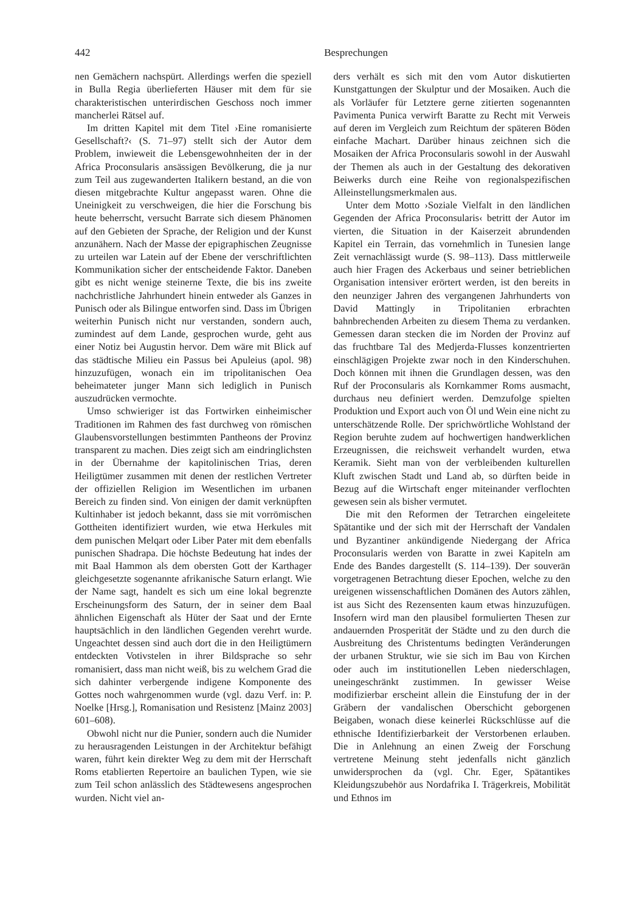442 Besprechungen
nen Gemächern nachspürt. Allerdings werfen die speziell in Bulla Regia überlieferten Häuser mit dem für sie charakteristischen unterirdischen Geschoss noch immer mancherlei Rätsel auf.
Im dritten Kapitel mit dem Titel ›Eine romanisierte Gesellschaft?‹ (S. 71–97) stellt sich der Autor dem Problem, inwieweit die Lebensgewohnheiten der in der Africa Proconsularis ansässigen Bevölkerung, die ja nur zum Teil aus zugewanderten Italikern bestand, an die von diesen mitgebrachte Kultur angepasst waren. Ohne die Uneinigkeit zu verschweigen, die hier die Forschung bis heute beherrscht, versucht Barrate sich diesem Phänomen auf den Gebieten der Sprache, der Religion und der Kunst anzunähern. Nach der Masse der epigraphischen Zeugnisse zu urteilen war Latein auf der Ebene der verschriftlichten Kommunikation sicher der entscheidende Faktor. Daneben gibt es nicht wenige steinerne Texte, die bis ins zweite nachchristliche Jahrhundert hinein entweder als Ganzes in Punisch oder als Bilingue entworfen sind. Dass im Übrigen weiterhin Punisch nicht nur verstanden, sondern auch, zumindest auf dem Lande, gesprochen wurde, geht aus einer Notiz bei Augustin hervor. Dem wäre mit Blick auf das städtische Milieu ein Passus bei Apuleius (apol. 98) hinzuzufügen, wonach ein im tripolitanischen Oea beheimateter junger Mann sich lediglich in Punisch auszudrücken vermochte.
Umso schwieriger ist das Fortwirken einheimischer Traditionen im Rahmen des fast durchweg von römischen Glaubensvorstellungen bestimmten Pantheons der Provinz transparent zu machen. Dies zeigt sich am eindringlichsten in der Übernahme der kapitolinischen Trias, deren Heiligtümer zusammen mit denen der restlichen Vertreter der offiziellen Religion im Wesentlichen im urbanen Bereich zu finden sind. Von einigen der damit verknüpften Kultinhaber ist jedoch bekannt, dass sie mit vorrömischen Gottheiten identifiziert wurden, wie etwa Herkules mit dem punischen Melqart oder Liber Pater mit dem ebenfalls punischen Shadrapa. Die höchste Bedeutung hat indes der mit Baal Hammon als dem obersten Gott der Karthager gleichgesetzte sogenannte afrikanische Saturn erlangt. Wie der Name sagt, handelt es sich um eine lokal begrenzte Erscheinungsform des Saturn, der in seiner dem Baal ähnlichen Eigenschaft als Hüter der Saat und der Ernte hauptsächlich in den ländlichen Gegenden verehrt wurde. Ungeachtet dessen sind auch dort die in den Heiligtümern entdeckten Votivstelen in ihrer Bildsprache so sehr romanisiert, dass man nicht weiß, bis zu welchem Grad die sich dahinter verbergende indigene Komponente des Gottes noch wahrgenommen wurde (vgl. dazu Verf. in: P. Noelke [Hrsg.], Romanisation und Resistenz [Mainz 2003] 601–608).
Obwohl nicht nur die Punier, sondern auch die Numider zu herausragenden Leistungen in der Architektur befähigt waren, führt kein direkter Weg zu dem mit der Herrschaft Roms etablierten Repertoire an baulichen Typen, wie sie zum Teil schon anlässlich des Städtewesens angesprochen wurden. Nicht viel an-
ders verhält es sich mit den vom Autor diskutierten Kunstgattungen der Skulptur und der Mosaiken. Auch die als Vorläufer für Letztere gerne zitierten sogenannten Pavimenta Punica verwirft Baratte zu Recht mit Verweis auf deren im Vergleich zum Reichtum der späteren Böden einfache Machart. Darüber hinaus zeichnen sich die Mosaiken der Africa Proconsularis sowohl in der Auswahl der Themen als auch in der Gestaltung des dekorativen Beiwerks durch eine Reihe von regionalspezifischen Alleinstellungsmerkmalen aus.
Unter dem Motto ›Soziale Vielfalt in den ländlichen Gegenden der Africa Proconsularis‹ betritt der Autor im vierten, die Situation in der Kaiserzeit abrundenden Kapitel ein Terrain, das vornehmlich in Tunesien lange Zeit vernachlässigt wurde (S. 98–113). Dass mittlerweile auch hier Fragen des Ackerbaus und seiner betrieblichen Organisation intensiver erörtert werden, ist den bereits in den neunziger Jahren des vergangenen Jahrhunderts von David Mattingly in Tripolitanien erbrachten bahnbrechenden Arbeiten zu diesem Thema zu verdanken. Gemessen daran stecken die im Norden der Provinz auf das fruchtbare Tal des Medjerda-Flusses konzentrierten einschlägigen Projekte zwar noch in den Kinderschuhen. Doch können mit ihnen die Grundlagen dessen, was den Ruf der Proconsularis als Kornkammer Roms ausmacht, durchaus neu definiert werden. Demzufolge spielten Produktion und Export auch von Öl und Wein eine nicht zu unterschätzende Rolle. Der sprichwörtliche Wohlstand der Region beruhte zudem auf hochwertigen handwerklichen Erzeugnissen, die reichsweit verhandelt wurden, etwa Keramik. Sieht man von der verbleibenden kulturellen Kluft zwischen Stadt und Land ab, so dürften beide in Bezug auf die Wirtschaft enger miteinander verflochten gewesen sein als bisher vermutet.
Die mit den Reformen der Tetrarchen eingeleitete Spätantike und der sich mit der Herrschaft der Vandalen und Byzantiner ankündigende Niedergang der Africa Proconsularis werden von Baratte in zwei Kapiteln am Ende des Bandes dargestellt (S. 114–139). Der souverän vorgetragenen Betrachtung dieser Epochen, welche zu den ureigenen wissenschaftlichen Domänen des Autors zählen, ist aus Sicht des Rezensenten kaum etwas hinzuzufügen. Insofern wird man den plausibel formulierten Thesen zur andauernden Prosperität der Städte und zu den durch die Ausbreitung des Christentums bedingten Veränderungen der urbanen Struktur, wie sie sich im Bau von Kirchen oder auch im institutionellen Leben niederschlagen, uneingeschränkt zustimmen. In gewisser Weise modifizierbar erscheint allein die Einstufung der in der Gräbern der vandalischen Oberschicht geborgenen Beigaben, wonach diese keinerlei Rückschlüsse auf die ethnische Identifizierbarkeit der Verstorbenen erlauben. Die in Anlehnung an einen Zweig der Forschung vertretene Meinung steht jedenfalls nicht gänzlich unwidersprochen da (vgl. Chr. Eger, Spätantikes Kleidungszubehör aus Nordafrika I. Trägerkreis, Mobilität und Ethnos im